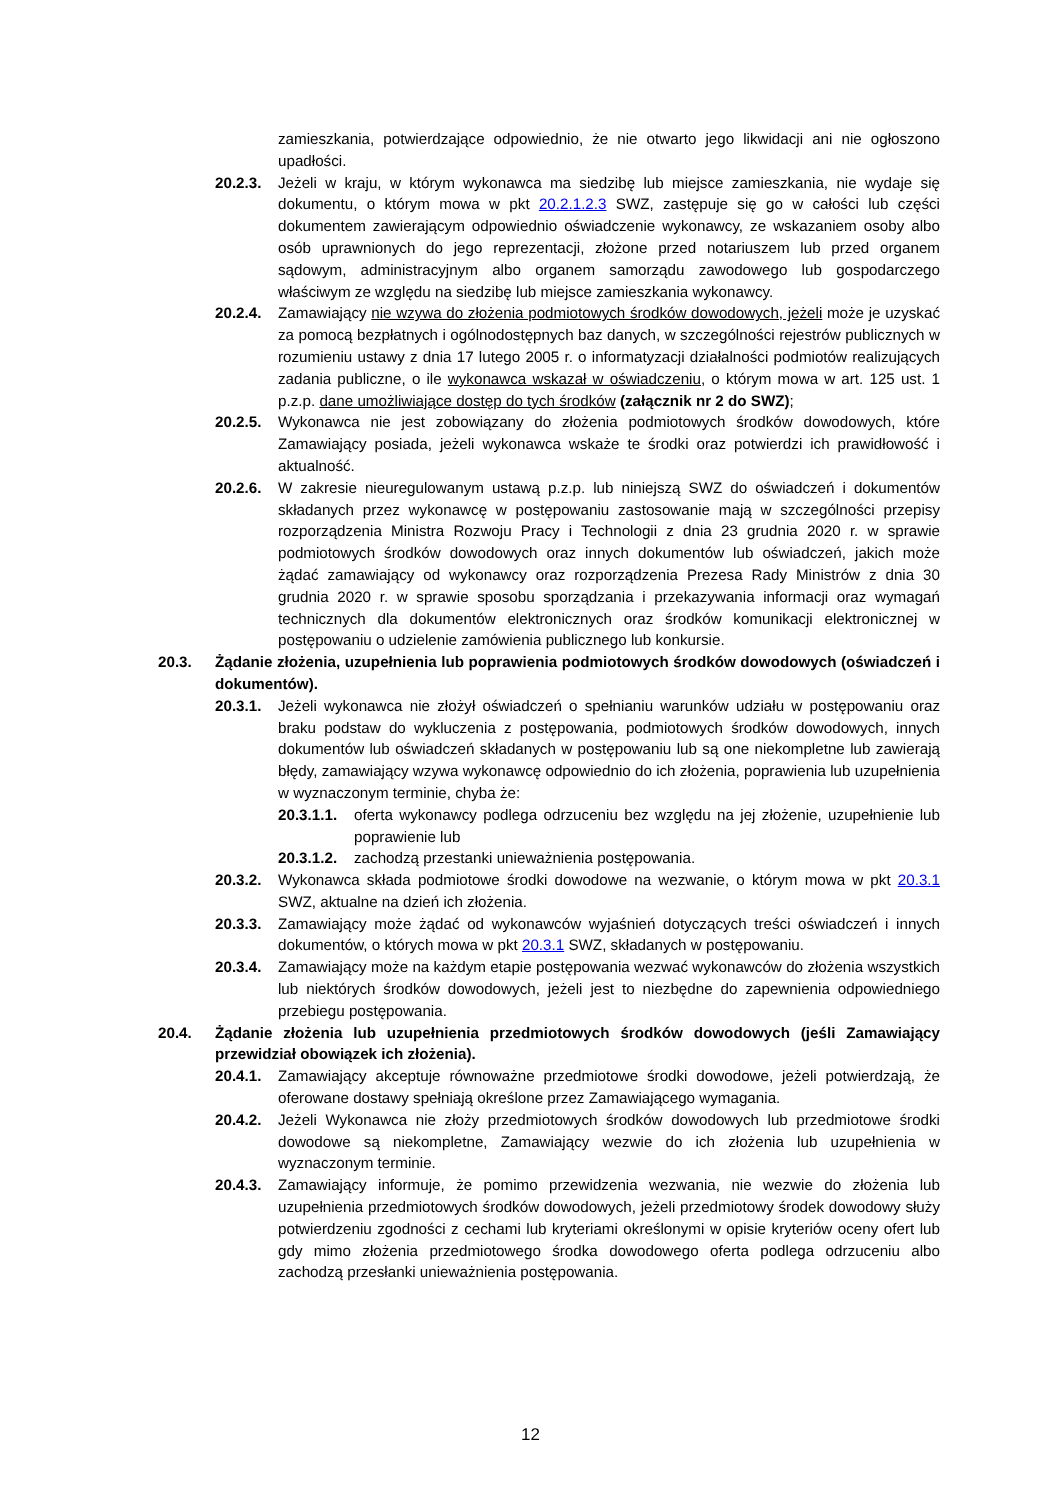zamieszkania, potwierdzające odpowiednio, że nie otwarto jego likwidacji ani nie ogłoszono upadłości.
20.2.3. Jeżeli w kraju, w którym wykonawca ma siedzibę lub miejsce zamieszkania, nie wydaje się dokumentu, o którym mowa w pkt 20.2.1.2.3 SWZ, zastępuje się go w całości lub części dokumentem zawierającym odpowiednio oświadczenie wykonawcy, ze wskazaniem osoby albo osób uprawnionych do jego reprezentacji, złożone przed notariuszem lub przed organem sądowym, administracyjnym albo organem samorządu zawodowego lub gospodarczego właściwym ze względu na siedzibę lub miejsce zamieszkania wykonawcy.
20.2.4. Zamawiający nie wzywa do złożenia podmiotowych środków dowodowych, jeżeli może je uzyskać za pomocą bezpłatnych i ogólnodostępnych baz danych, w szczególności rejestrów publicznych w rozumieniu ustawy z dnia 17 lutego 2005 r. o informatyzacji działalności podmiotów realizujących zadania publiczne, o ile wykonawca wskazał w oświadczeniu, o którym mowa w art. 125 ust. 1 p.z.p. dane umożliwiające dostęp do tych środków (załącznik nr 2 do SWZ);
20.2.5. Wykonawca nie jest zobowiązany do złożenia podmiotowych środków dowodowych, które Zamawiający posiada, jeżeli wykonawca wskaże te środki oraz potwierdzi ich prawidłowość i aktualność.
20.2.6. W zakresie nieuregulowanym ustawą p.z.p. lub niniejszą SWZ do oświadczeń i dokumentów składanych przez wykonawcę w postępowaniu zastosowanie mają w szczególności przepisy rozporządzenia Ministra Rozwoju Pracy i Technologii z dnia 23 grudnia 2020 r. w sprawie podmiotowych środków dowodowych oraz innych dokumentów lub oświadczeń, jakich może żądać zamawiający od wykonawcy oraz rozporządzenia Prezesa Rady Ministrów z dnia 30 grudnia 2020 r. w sprawie sposobu sporządzania i przekazywania informacji oraz wymagań technicznych dla dokumentów elektronicznych oraz środków komunikacji elektronicznej w postępowaniu o udzielenie zamówienia publicznego lub konkursie.
20.3. Żądanie złożenia, uzupełnienia lub poprawienia podmiotowych środków dowodowych (oświadczeń i dokumentów).
20.3.1. Jeżeli wykonawca nie złożył oświadczeń o spełnianiu warunków udziału w postępowaniu oraz braku podstaw do wykluczenia z postępowania, podmiotowych środków dowodowych, innych dokumentów lub oświadczeń składanych w postępowaniu lub są one niekompletne lub zawierają błędy, zamawiający wzywa wykonawcę odpowiednio do ich złożenia, poprawienia lub uzupełnienia w wyznaczonym terminie, chyba że:
20.3.1.1. oferta wykonawcy podlega odrzuceniu bez względu na jej złożenie, uzupełnienie lub poprawienie lub
20.3.1.2. zachodzą przestanki unieważnienia postępowania.
20.3.2. Wykonawca składa podmiotowe środki dowodowe na wezwanie, o którym mowa w pkt 20.3.1 SWZ, aktualne na dzień ich złożenia.
20.3.3. Zamawiający może żądać od wykonawców wyjaśnień dotyczących treści oświadczeń i innych dokumentów, o których mowa w pkt 20.3.1 SWZ, składanych w postępowaniu.
20.3.4. Zamawiający może na każdym etapie postępowania wezwać wykonawców do złożenia wszystkich lub niektórych środków dowodowych, jeżeli jest to niezbędne do zapewnienia odpowiedniego przebiegu postępowania.
20.4. Żądanie złożenia lub uzupełnienia przedmiotowych środków dowodowych (jeśli Zamawiający przewidział obowiązek ich złożenia).
20.4.1. Zamawiający akceptuje równoważne przedmiotowe środki dowodowe, jeżeli potwierdzają, że oferowane dostawy spełniają określone przez Zamawiającego wymagania.
20.4.2. Jeżeli Wykonawca nie złoży przedmiotowych środków dowodowych lub przedmiotowe środki dowodowe są niekompletne, Zamawiający wezwie do ich złożenia lub uzupełnienia w wyznaczonym terminie.
20.4.3. Zamawiający informuje, że pomimo przewidzenia wezwania, nie wezwie do złożenia lub uzupełnienia przedmiotowych środków dowodowych, jeżeli przedmiotowy środek dowodowy służy potwierdzeniu zgodności z cechami lub kryteriami określonymi w opisie kryteriów oceny ofert lub gdy mimo złożenia przedmiotowego środka dowodowego oferta podlega odrzuceniu albo zachodzą przesłanki unieważnienia postępowania.
12